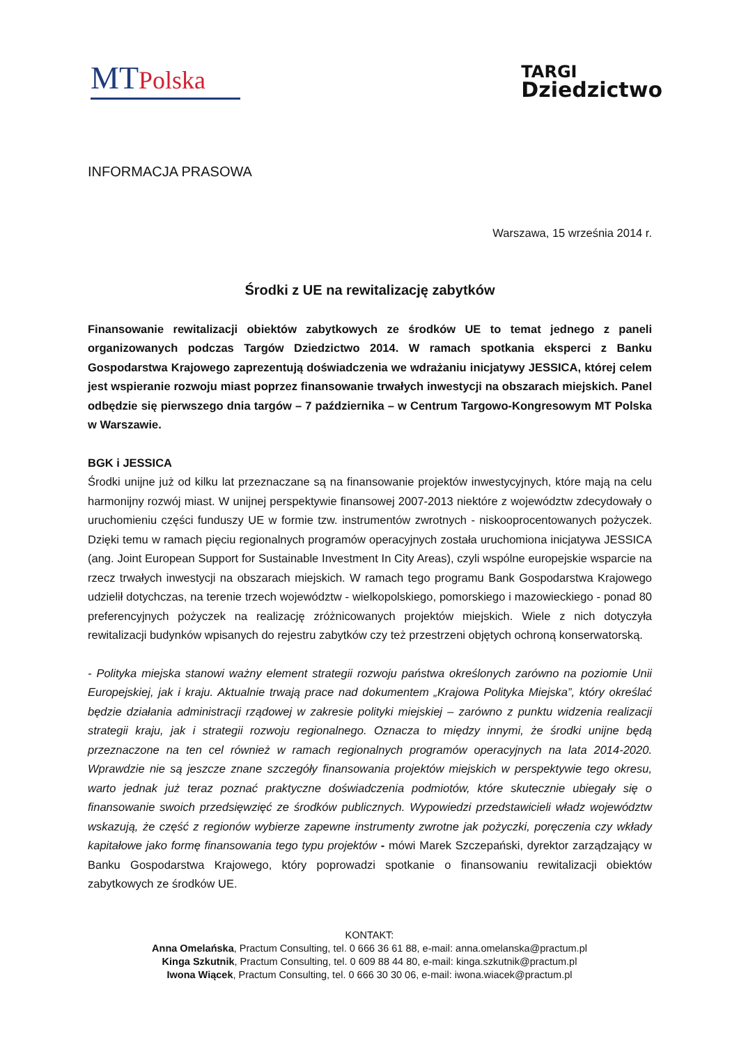MTPolska
TARGI
Dziedzictwo
INFORMACJA PRASOWA
Warszawa, 15 września 2014 r.
Środki z UE na rewitalizację zabytków
Finansowanie rewitalizacji obiektów zabytkowych ze środków UE to temat jednego z paneli organizowanych podczas Targów Dziedzictwo 2014. W ramach spotkania eksperci z Banku Gospodarstwa Krajowego zaprezentują doświadczenia we wdrażaniu inicjatywy JESSICA, której celem jest wspieranie rozwoju miast poprzez finansowanie trwałych inwestycji na obszarach miejskich. Panel odbędzie się pierwszego dnia targów – 7 października – w Centrum Targowo-Kongresowym MT Polska w Warszawie.
BGK i JESSICA
Środki unijne już od kilku lat przeznaczane są na finansowanie projektów inwestycyjnych, które mają na celu harmonijny rozwój miast. W unijnej perspektywie finansowej 2007-2013 niektóre z województw zdecydowały o uruchomieniu części funduszy UE w formie tzw. instrumentów zwrotnych - niskooprocentowanych pożyczek. Dzięki temu w ramach pięciu regionalnych programów operacyjnych została uruchomiona inicjatywa JESSICA (ang. Joint European Support for Sustainable Investment In City Areas), czyli wspólne europejskie wsparcie na rzecz trwałych inwestycji na obszarach miejskich. W ramach tego programu Bank Gospodarstwa Krajowego udzielił dotychczas, na terenie trzech województw - wielkopolskiego, pomorskiego i mazowieckiego - ponad 80 preferencyjnych pożyczek na realizację zróżnicowanych projektów miejskich. Wiele z nich dotyczyła rewitalizacji budynków wpisanych do rejestru zabytków czy też przestrzeni objętych ochroną konserwatorską.
- Polityka miejska stanowi ważny element strategii rozwoju państwa określonych zarówno na poziomie Unii Europejskiej, jak i kraju. Aktualnie trwają prace nad dokumentem „Krajowa Polityka Miejska”, który określać będzie działania administracji rządowej w zakresie polityki miejskiej – zarówno z punktu widzenia realizacji strategii kraju, jak i strategii rozwoju regionalnego. Oznacza to między innymi, że środki unijne będą przeznaczone na ten cel również w ramach regionalnych programów operacyjnych na lata 2014-2020. Wprawdzie nie są jeszcze znane szczegóły finansowania projektów miejskich w perspektywie tego okresu, warto jednak już teraz poznać praktyczne doświadczenia podmiotów, które skutecznie ubiegały się o finansowanie swoich przedsięwzięć ze środków publicznych. Wypowiedzi przedstawicieli władz województw wskazują, że część z regionów wybierze zapewne instrumenty zwrotne jak pożyczki, poręczenia czy wkłady kapitałowe jako formę finansowania tego typu projektów - mówi Marek Szczepański, dyrektor zarządzający w Banku Gospodarstwa Krajowego, który poprowadzi spotkanie o finansowaniu rewitalizacji obiektów zabytkowych ze środków UE.
KONTAKT:
Anna Omelańska, Practum Consulting, tel. 0 666 36 61 88, e-mail: anna.omelanska@practum.pl
Kinga Szkutnik, Practum Consulting, tel. 0 609 88 44 80, e-mail: kinga.szkutnik@practum.pl
Iwona Wiącek, Practum Consulting, tel. 0 666 30 30 06, e-mail: iwona.wiacek@practum.pl